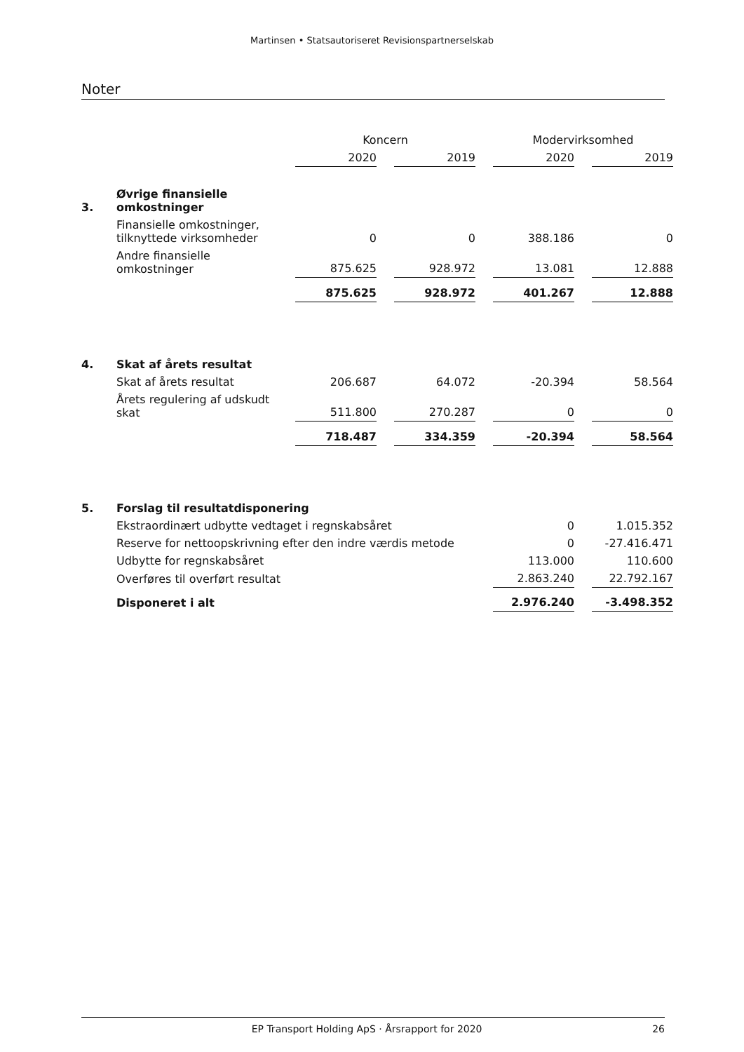Martinsen • Statsautoriseret Revisionspartnerselskab
Noter
| | | Koncern | | Modervirksomhed | |
| --- | --- | --- | --- | --- | --- |
| | | 2020 | 2019 | 2020 | 2019 |
| 3. | Øvrige finansielle omkostninger | | | | |
| | Finansielle omkostninger, tilknyttede virksomheder | 0 | 0 | 388.186 | 0 |
| | Andre finansielle omkostninger | 875.625 | 928.972 | 13.081 | 12.888 |
| | | 875.625 | 928.972 | 401.267 | 12.888 |
| 4. | Skat af årets resultat | | | | |
| | Skat af årets resultat | 206.687 | 64.072 | -20.394 | 58.564 |
| | Årets regulering af udskudt skat | 511.800 | 270.287 | 0 | 0 |
| | | 718.487 | 334.359 | -20.394 | 58.564 |
| 5. | Forslag til resultatdisponering | | | | |
| | Ekstraordinært udbytte vedtaget i regnskabsåret | | | 0 | 1.015.352 |
| | Reserve for nettoopskrivning efter den indre værdis metode | | | 0 | -27.416.471 |
| | Udbytte for regnskabsåret | | | 113.000 | 110.600 |
| | Overføres til overført resultat | | | 2.863.240 | 22.792.167 |
| | Disponeret i alt | | | 2.976.240 | -3.498.352 |
EP Transport Holding ApS · Årsrapport for 2020 26